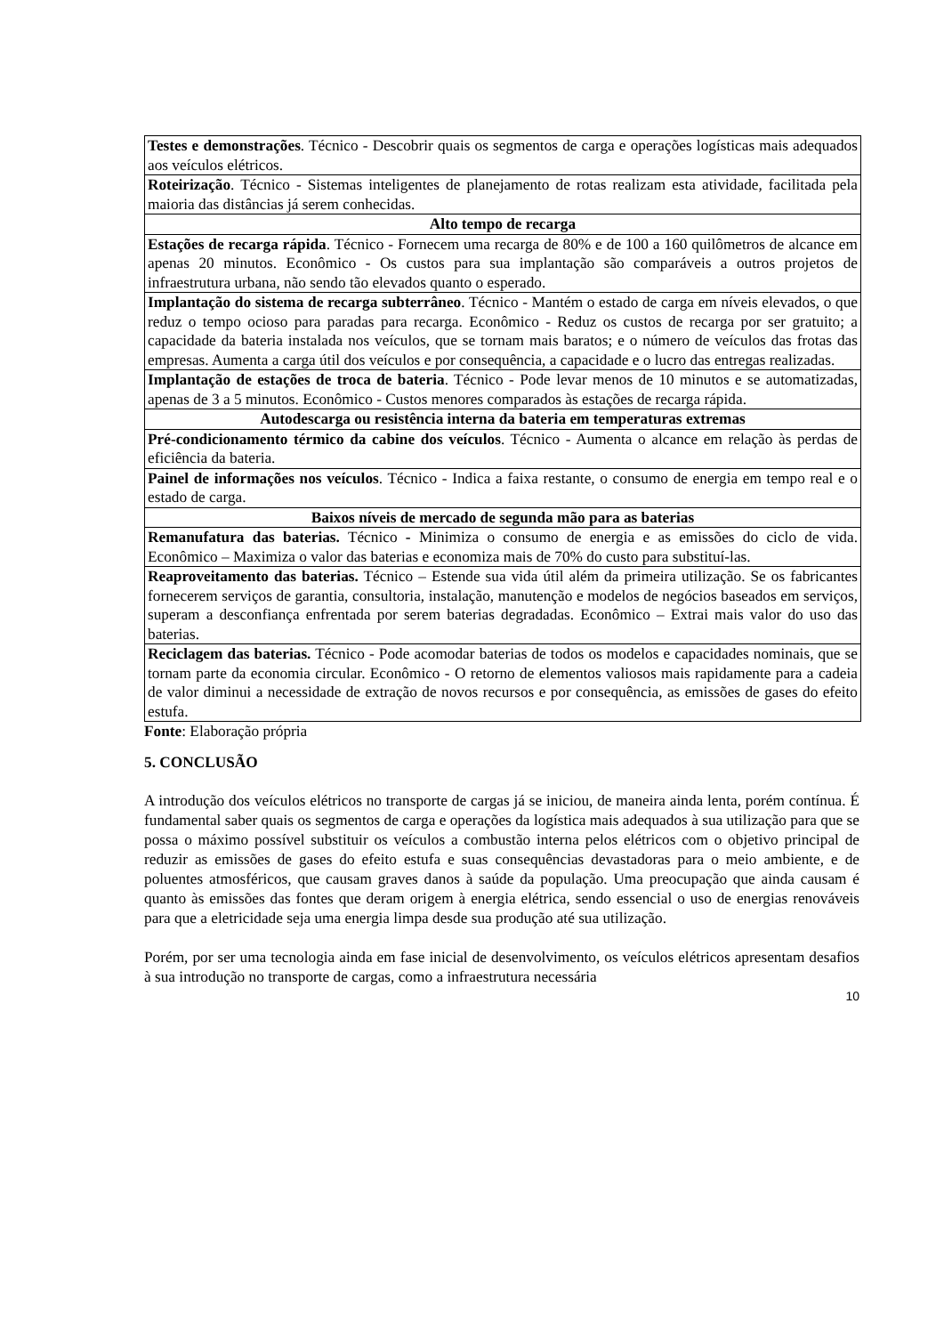| Testes e demonstrações . Técnico - Descobrir quais os segmentos de carga e operações logísticas mais adequados aos veículos elétricos. |
| Roteirização . Técnico - Sistemas inteligentes de planejamento de rotas realizam esta atividade, facilitada pela maioria das distâncias já serem conhecidas. |
| Alto tempo de recarga |
| Estações de recarga rápida . Técnico - Fornecem uma recarga de 80% e de 100 a 160 quilômetros de alcance em apenas 20 minutos. Econômico - Os custos para sua implantação são comparáveis a outros projetos de infraestrutura urbana, não sendo tão elevados quanto o esperado. |
| Implantação do sistema de recarga subterrâneo . Técnico - Mantém o estado de carga em níveis elevados, o que reduz o tempo ocioso para paradas para recarga. Econômico - Reduz os custos de recarga por ser gratuito; a capacidade da bateria instalada nos veículos, que se tornam mais baratos; e o número de veículos das frotas das empresas. Aumenta a carga útil dos veículos e por consequência, a capacidade e o lucro das entregas realizadas. |
| Implantação de estações de troca de bateria . Técnico - Pode levar menos de 10 minutos e se automatizadas, apenas de 3 a 5 minutos. Econômico - Custos menores comparados às estações de recarga rápida. |
| Autodescarga ou resistência interna da bateria em temperaturas extremas |
| Pré-condicionamento térmico da cabine dos veículos . Técnico - Aumenta o alcance em relação às perdas de eficiência da bateria. |
| Painel de informações nos veículos . Técnico - Indica a faixa restante, o consumo de energia em tempo real e o estado de carga. |
| Baixos níveis de mercado de segunda mão para as baterias |
| Remanufatura das baterias. Técnico - Minimiza o consumo de energia e as emissões do ciclo de vida. Econômico – Maximiza o valor das baterias e economiza mais de 70% do custo para substituí-las. |
| Reaproveitamento das baterias. Técnico – Estende sua vida útil além da primeira utilização. Se os fabricantes fornecerem serviços de garantia, consultoria, instalação, manutenção e modelos de negócios baseados em serviços, superam a desconfiança enfrentada por serem baterias degradadas. Econômico – Extrai mais valor do uso das baterias. |
| Reciclagem das baterias. Técnico - Pode acomodar baterias de todos os modelos e capacidades nominais, que se tornam parte da economia circular. Econômico - O retorno de elementos valiosos mais rapidamente para a cadeia de valor diminui a necessidade de extração de novos recursos e por consequência, as emissões de gases do efeito estufa. |
Fonte: Elaboração própria
5. CONCLUSÃO
A introdução dos veículos elétricos no transporte de cargas já se iniciou, de maneira ainda lenta, porém contínua. É fundamental saber quais os segmentos de carga e operações da logística mais adequados à sua utilização para que se possa o máximo possível substituir os veículos a combustão interna pelos elétricos com o objetivo principal de reduzir as emissões de gases do efeito estufa e suas consequências devastadoras para o meio ambiente, e de poluentes atmosféricos, que causam graves danos à saúde da população. Uma preocupação que ainda causam é quanto às emissões das fontes que deram origem à energia elétrica, sendo essencial o uso de energias renováveis para que a eletricidade seja uma energia limpa desde sua produção até sua utilização.
Porém, por ser uma tecnologia ainda em fase inicial de desenvolvimento, os veículos elétricos apresentam desafios à sua introdução no transporte de cargas, como a infraestrutura necessária
10